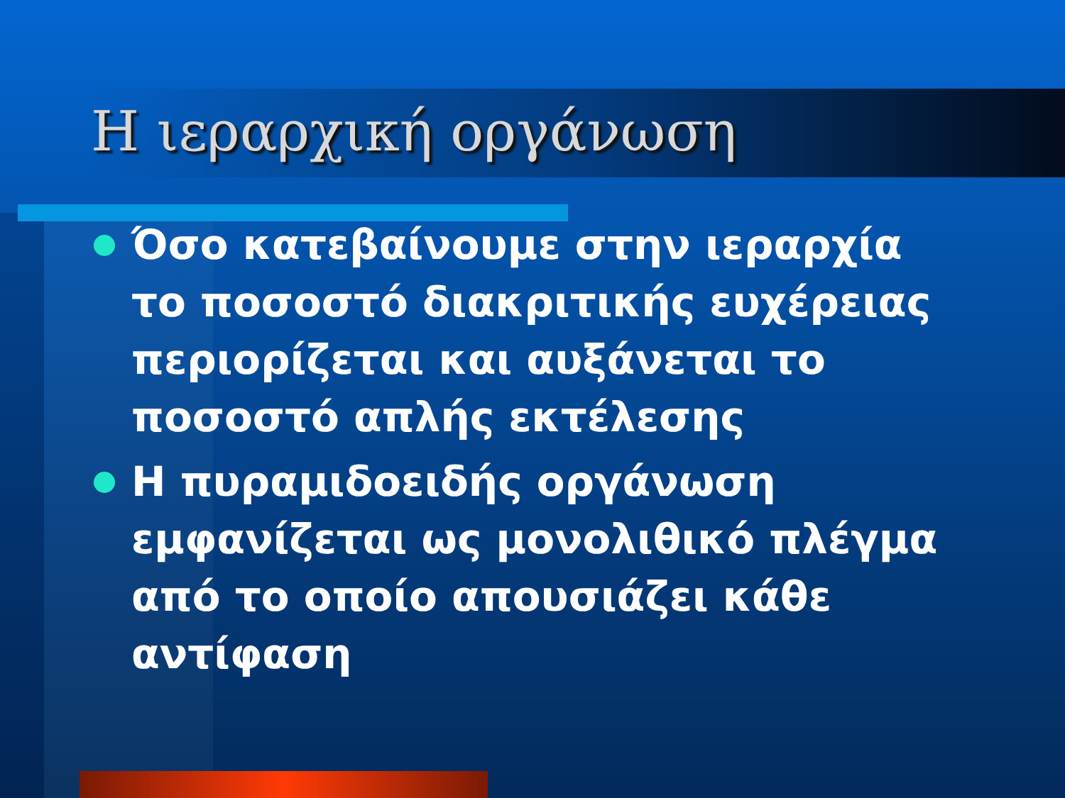Η ιεραρχική οργάνωση
Όσο κατεβαίνουμε στην ιεραρχία το ποσοστό διακριτικής ευχέρειας περιορίζεται και αυξάνεται το ποσοστό απλής εκτέλεσης
Η πυραμιδοειδής οργάνωση εμφανίζεται ως μονολιθικό πλέγμα από το οποίο απουσιάζει κάθε αντίφαση